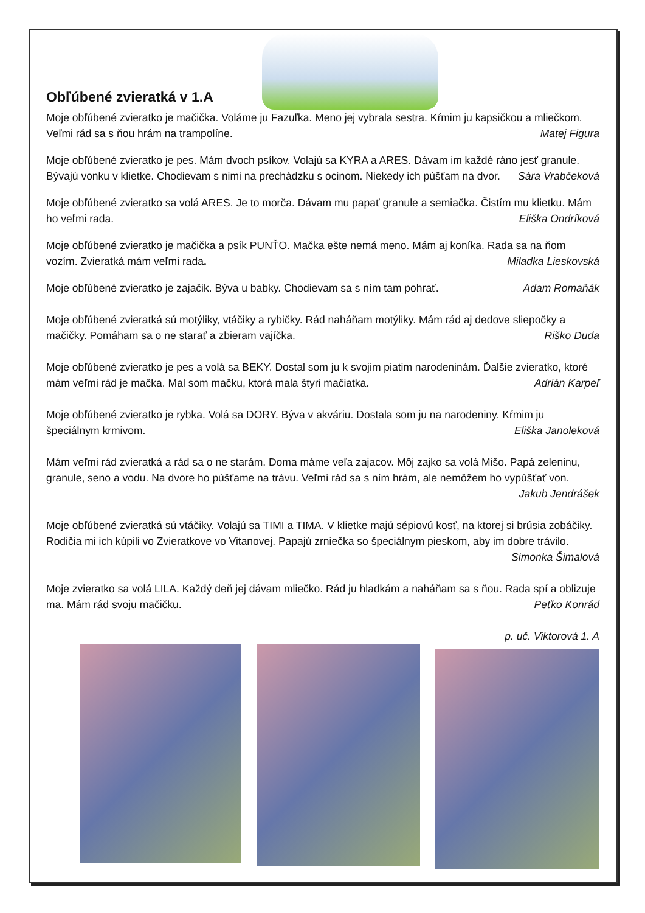Obľúbené zvieratká v 1.A
Moje obľúbené zvieratko je mačička. Voláme ju Fazuľka. Meno jej vybrala sestra. Kŕmim ju kapsičkou a mliečkom. Veľmi rád sa s ňou hrám na trampolíne. Matej Figura
Moje obľúbené zvieratko je pes. Mám dvoch psíkov. Volajú sa KYRA a ARES. Dávam im každé ráno jesť granule. Bývajú vonku v klietke. Chodievam s nimi na prechádzku s ocinom. Niekedy ich púšťam na dvor. Sára Vrabčeková
Moje obľúbené zvieratko sa volá ARES. Je to morča. Dávam mu papať granule a semiačka. Čistím mu klietku. Mám ho veľmi rada. Eliška Ondríková
Moje obľúbené zvieratko je mačička a psík PUNŤO. Mačka ešte nemá meno. Mám aj koníka. Rada sa na ňom vozím. Zvieratká mám veľmi rada. Miladka Lieskovská
Moje obľúbené zvieratko je zajačik. Býva u babky. Chodievam sa s ním tam pohrať. Adam Romaňák
Moje obľúbené zvieratká sú motýliky, vtáčiky a rybičky. Rád naháňam motýliky. Mám rád aj dedove sliepočky a mačičky. Pomáham sa o ne starať a zbieram vajíčka. Riško Duda
Moje obľúbené zvieratko je pes a volá sa BEKY. Dostal som ju k svojim piatim narodeninám. Ďalšie zvieratko, ktoré mám veľmi rád je mačka. Mal som mačku, ktorá mala štyri mačiatka. Adrián Karpeľ
Moje obľúbené zvieratko je rybka. Volá sa DORY. Býva v akváriu. Dostala som ju na narodeniny. Kŕmim ju špeciálnym krmivom. Eliška Janoleková
Mám veľmi rád zvieratká a rád sa o ne starám. Doma máme veľa zajacov. Môj zajko sa volá Mišo. Papá zeleninu, granule, seno a vodu. Na dvore ho púšťame na trávu. Veľmi rád sa s ním hrám, ale nemôžem ho vypúšťať von. Jakub Jendrášek
Moje obľúbené zvieratká sú vtáčiky. Volajú sa TIMI a TIMA. V klietke majú sépiovú kosť, na ktorej si brúsia zobáčiky. Rodičia mi ich kúpili vo Zvieratkove vo Vitanovej. Papajú zrniečka so špeciálnym pieskom, aby im dobre trávilo. Simonka Šimalová
Moje zvieratko sa volá LILA. Každý deň jej dávam mliečko. Rád ju hladkám a naháňam sa s ňou. Rada spí a oblizuje ma. Mám rád svoju mačičku. Peťko Konrád
p. uč. Viktorová 1. A